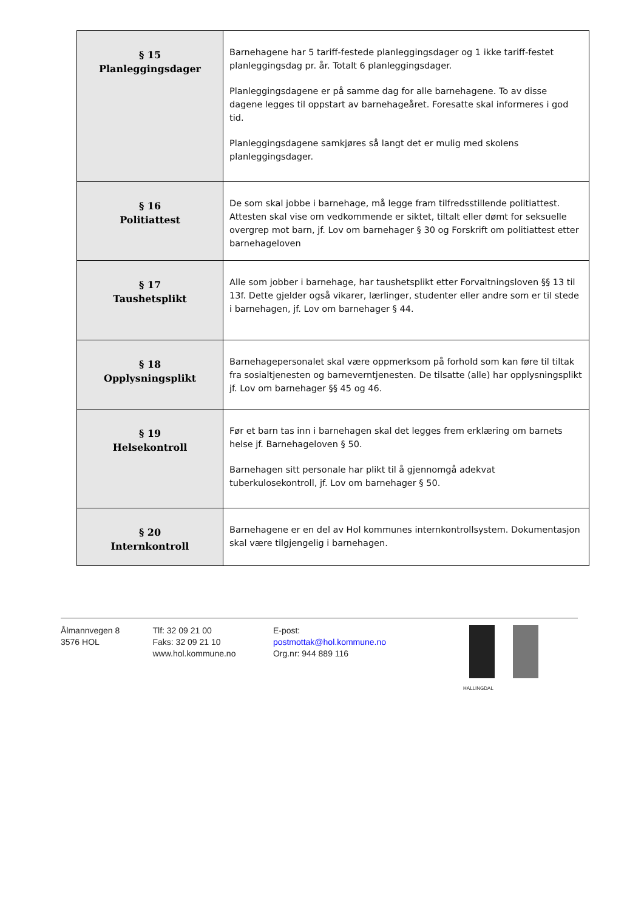| § 15 Planleggingsdager | Barnehagene har 5 tariff-festede planleggingsdager og 1 ikke tariff-festet planleggingsdag pr. år. Totalt 6 planleggingsdager. Planleggingsdagene er på samme dag for alle barnehagene. To av disse dagene legges til oppstart av barnehageåret. Foresatte skal informeres i god tid. Planleggingsdagene samkjøres så langt det er mulig med skolens planleggingsdager. |
| § 16 Politiattest | De som skal jobbe i barnehage, må legge fram tilfredsstillende politiattest. Attesten skal vise om vedkommende er siktet, tiltalt eller dømt for seksuelle overgrep mot barn, jf. Lov om barnehager § 30 og Forskrift om politiattest etter barnehageloven |
| § 17 Taushetsplikt | Alle som jobber i barnehage, har taushetsplikt etter Forvaltningsloven §§ 13 til 13f. Dette gjelder også vikarer, lærlinger, studenter eller andre som er til stede i barnehagen, jf. Lov om barnehager § 44. |
| § 18 Opplysningsplikt | Barnehagepersonalet skal være oppmerksom på forhold som kan føre til tiltak fra sosialtjenesten og barneverntjenesten. De tilsatte (alle) har opplysningsplikt jf. Lov om barnehager §§ 45 og 46. |
| § 19 Helsekontroll | Før et barn tas inn i barnehagen skal det legges frem erklæring om barnets helse jf. Barnehageloven § 50. Barnehagen sitt personale har plikt til å gjennomgå adekvat tuberkulosekontroll, jf. Lov om barnehager § 50. |
| § 20 Internkontroll | Barnehagene er en del av Hol kommunes internkontrollsystem. Dokumentasjon skal være tilgjengelig i barnehagen. |
Ålmannvegen 8
3576 HOL
Tlf: 32 09 21 00
Faks: 32 09 21 10
www.hol.kommune.no
E-post:
postmottak@hol.kommune.no
Org.nr: 944 889 116
HALLINGDAL